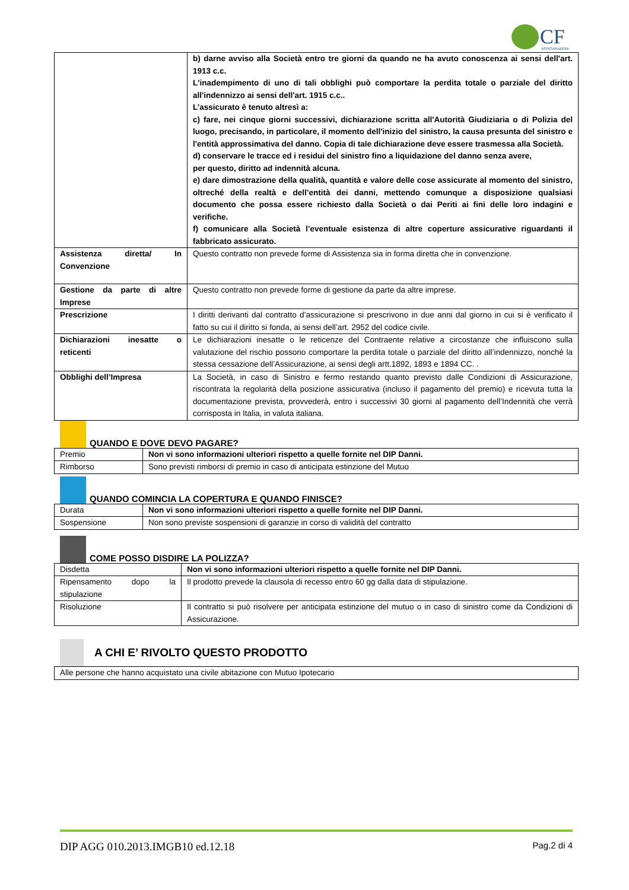CF
ASSICURAZIONI
| | b) darne avviso alla Società entro tre giorni da quando ne ha avuto conoscenza ai sensi dell'art. 1913 c.c. L'inadempimento di uno di tali obblighi può comportare la perdita totale o parziale del diritto all'indennizzo ai sensi dell'art. 1915 c.c.. L’assicurato è tenuto altresì a: c) fare, nei cinque giorni successivi, dichiarazione scritta all'Autorità Giudiziaria o di Polizia del luogo, precisando, in particolare, il momento dell'inizio del sinistro, la causa presunta del sinistro e l'entità approssimativa del danno. Copia di tale dichiarazione deve essere trasmessa alla Società. d) conservare le tracce ed i residui del sinistro fino a liquidazione del danno senza avere, per questo, diritto ad indennità alcuna. e) dare dimostrazione della qualità, quantità e valore delle cose assicurate al momento del sinistro, oltreché della realtà e dell’entità dei danni, mettendo comunque a disposizione qualsiasi documento che possa essere richiesto dalla Società o dai Periti ai fini delle loro indagini e verifiche. f) comunicare alla Società l’eventuale esistenza di altre coperture assicurative riguardanti il fabbricato assicurato. |
| Assistenza diretta/ In Convenzione | Questo contratto non prevede forme di Assistenza sia in forma diretta che in convenzione. |
| Gestione da parte di altre Imprese | Questo contratto non prevede forme di gestione da parte da altre imprese. |
| Prescrizione | I diritti derivanti dal contratto d’assicurazione si prescrivono in due anni dal giorno in cui si è verificato il fatto su cui il diritto si fonda, ai sensi dell’art. 2952 del codice civile. |
| Dichiarazioni inesatte o reticenti | Le dichiarazioni inesatte o le reticenze del Contraente relative a circostanze che influiscono sulla valutazione del rischio possono comportare la perdita totale o parziale del diritto all’indennizzo, nonché la stessa cessazione dell’Assicurazione, ai sensi degli artt.1892, 1893 e 1894 CC. . |
| Obblighi dell’Impresa | La Società, in caso di Sinistro e fermo restando quanto previsto dalle Condizioni di Assicurazione, riscontrata la regolarità della posizione assicurativa (incluso il pagamento del premio) e ricevuta tutta la documentazione prevista, provvederà, entro i successivi 30 giorni al pagamento dell’Indennità che verrà corrisposta in Italia, in valuta italiana. |
QUANDO E DOVE DEVO PAGARE?
| Premio | Non vi sono informazioni ulteriori rispetto a quelle fornite nel DIP Danni. |
| Rimborso | Sono previsti rimborsi di premio in caso di anticipata estinzione del Mutuo |
QUANDO COMINCIA LA COPERTURA E QUANDO FINISCE?
| Durata | Non vi sono informazioni ulteriori rispetto a quelle fornite nel DIP Danni. |
| Sospensione | Non sono previste sospensioni di garanzie in corso di validità del contratto |
COME POSSO DISDIRE LA POLIZZA?
| Disdetta | Non vi sono informazioni ulteriori rispetto a quelle fornite nel DIP Danni. |
| Ripensamento dopo la stipulazione | Il prodotto prevede la clausola di recesso entro 60 gg dalla data di stipulazione. |
| Risoluzione | Il contratto si può risolvere per anticipata estinzione del mutuo o in caso di sinistro come da Condizioni di Assicurazione. |
A CHI E’ RIVOLTO QUESTO PRODOTTO
| Alle persone che hanno acquistato una civile abitazione con Mutuo Ipotecario |
DIP AGG 010.2013.IMGB10 ed.12.18 Pag.2 di 4